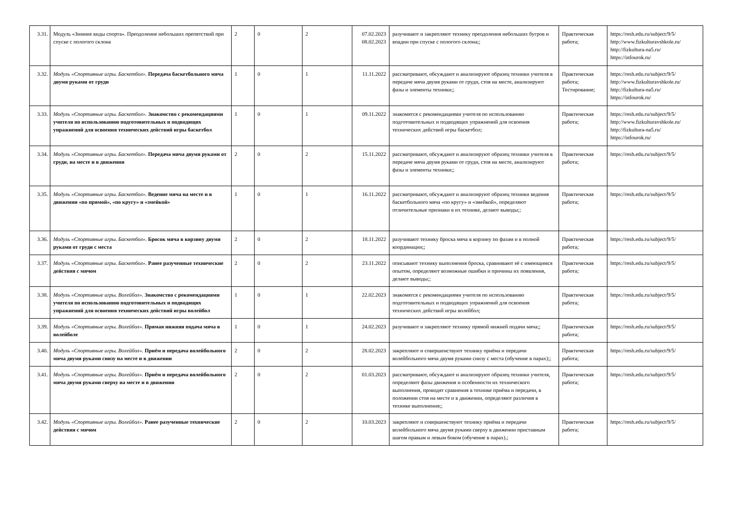| 3.31. | Модуль «Зимние виды спорта». Преодоление небольших препятствий при спуске с пологого склона | 2 | 0 | 2 | 07.02.2023 08.02.2023 | разучивают и закрепляют технику преодоления небольших бугров и впадин при спуске с пологого склона;; | Практическая работа; | https://resh.edu.ru/subject/9/5/ http://www.fizkulturavshkole.ru/ http://fizkultura-na5.ru/ https://infourok.ru/ |
| 3.32. | Модуль «Спортивные игры. Баскетбол». Передача баскетбольного мяча двумя руками от груди | 1 | 0 | 1 | 11.11.2022 | рассматривают, обсуждают и анализируют образец техники учителя в передаче мяча двумя руками от груди, стоя на месте, анализируют фазы и элементы техники;; | Практическая работа; Тестирование; | https://resh.edu.ru/subject/9/5/ http://www.fizkulturavshkole.ru/ http://fizkultura-na5.ru/ https://infourok.ru/ |
| 3.33. | Модуль «Спортивные игры. Баскетбол». Знакомство с рекомендациями учителя по использованию подготовительных и подводящих упражнений для освоения технических действий игры баскетбол | 1 | 0 | 1 | 09.11.2022 | знакомятся с рекомендациями учителя по использованию подготовительных и подводящих упражнений для освоения технических действий игры баскетбол; | Практическая работа; | https://resh.edu.ru/subject/9/5/ http://www.fizkulturavshkole.ru/ http://fizkultura-na5.ru/ https://infourok.ru/ |
| 3.34. | Модуль «Спортивные игры. Баскетбол». Передача мяча двумя руками от груди, на месте и в движении | 2 | 0 | 2 | 15.11.2022 | рассматривают, обсуждают и анализируют образец техники учителя в передаче мяча двумя руками от груди, стоя на месте, анализируют фазы и элементы техники;; | Практическая работа; | https://resh.edu.ru/subject/9/5/ |
| 3.35. | Модуль «Спортивные игры. Баскетбол». Ведение мяча на месте и в движении «по прямой», «по кругу» и «змейкой» | 1 | 0 | 1 | 16.11.2022 | рассматривают, обсуждают и анализируют образец техники ведения баскетбольного мяча «по кругу» и «змейкой», определяют отличительные признаки в их технике, делают выводы;; | Практическая работа; | https://resh.edu.ru/subject/9/5/ |
| 3.36. | Модуль «Спортивные игры. Баскетбол». Бросок мяча в корзину двумя руками от груди с места | 2 | 0 | 2 | 18.11.2022 | разучивают технику броска мяча в корзину по фазам и в полной координации;; | Практическая работа; | https://resh.edu.ru/subject/9/5/ |
| 3.37. | Модуль «Спортивные игры. Баскетбол». Ранее разученные технические действия с мячом | 2 | 0 | 2 | 23.11.2022 | описывают технику выполнения броска, сравнивают её с имеющимся опытом, определяют возможные ошибки и причины их появления, делают выводы;; | Практическая работа; | https://resh.edu.ru/subject/9/5/ |
| 3.38. | Модуль «Спортивные игры. Волейбол». Знакомство с рекомендациями учителя по использованию подготовительных и подводящих упражнений для освоения технических действий игры волейбол | 1 | 0 | 1 | 22.02.2023 | знакомятся с рекомендациями учителя по использованию подготовительных и подводящих упражнений для освоения технических действий игры волейбол; | Практическая работа; | https://resh.edu.ru/subject/9/5/ |
| 3.39. | Модуль «Спортивные игры. Волейбол». Прямая нижняя подача мяча в волейболе | 1 | 0 | 1 | 24.02.2023 | разучивают и закрепляют технику прямой нижней подачи мяча;; | Практическая работа; | https://resh.edu.ru/subject/9/5/ |
| 3.40. | Модуль «Спортивные игры. Волейбол». Приём и передача волейбольного мяча двумя руками снизу на месте и в движении | 2 | 0 | 2 | 28.02.2023 | закрепляют и совершенствуют технику приёма и передачи волейбольного мяча двумя руками снизу с места (обучение в парах);; | Практическая работа; | https://resh.edu.ru/subject/9/5/ |
| 3.41. | Модуль «Спортивные игры. Волейбол». Приём и передача волейбольного мяча двумя руками сверху на месте и в движении | 2 | 0 | 2 | 01.03.2023 | рассматривают, обсуждают и анализируют образец техники учителя, определяют фазы движения и особенности их технического выполнения, проводят сравнения в технике приёма и передачи, в положении стоя на месте и в движении, определяют различия в технике выполнения;; | Практическая работа; | https://resh.edu.ru/subject/9/5/ |
| 3.42. | Модуль «Спортивные игры. Волейбол». Ранее разученные технические действия с мячом | 2 | 0 | 2 | 10.03.2023 | закрепляют и совершенствуют технику приёма и передачи волейбольного мяча двумя руками сверху в движении приставным шагом правым и левым боком (обучение в парах).; | Практическая работа; | https://resh.edu.ru/subject/9/5/ |